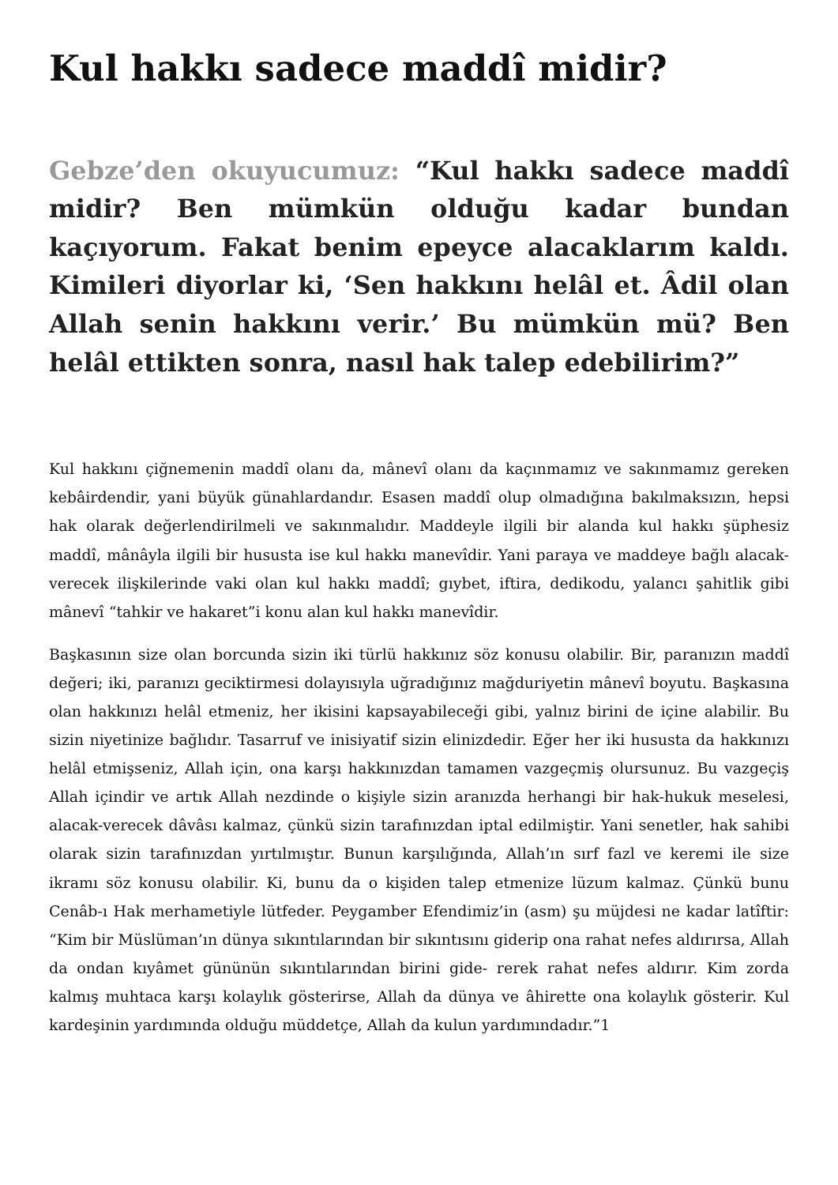Kul hakkı sadece maddî midir?
Gebze’den okuyucumuz: “Kul hakkı sadece maddî midir? Ben mümkün olduğu kadar bundan kaçıyorum. Fakat benim epeyce alacaklarım kaldı. Kimileri diyorlar ki, ‘Sen hakkını helâl et. Âdil olan Allah senin hakkını verir.’ Bu mümkün mü? Ben helâl ettikten sonra, nasıl hak talep edebilirim?”
Kul hakkını çiğnemenin maddî olanı da, mânevî olanı da kaçınmamız ve sakınmamız gereken kebâirdendir, yani büyük günahlardandır. Esasen maddî olup olmadığına bakılmaksızın, hepsi hak olarak değerlendirilmeli ve sakınmalıdır. Maddeyle ilgili bir alanda kul hakkı şüphesiz maddî, mânâyla ilgili bir hususta ise kul hakkı manevîdir. Yani paraya ve maddeye bağlı alacak-verecek ilişkilerinde vaki olan kul hakkı maddî; gıybet, iftira, dedikodu, yalancı şahitlik gibi mânevî “tahkir ve hakaret”i konu alan kul hakkı manevîdir.
Başkasının size olan borcunda sizin iki türlü hakkınız söz konusu olabilir. Bir, paranızın maddî değeri; iki, paranızı geciktirmesi dolayısıyla uğradığınız mağduriyetin mânevî boyutu. Başkasına olan hakkınızı helâl etmeniz, her ikisini kapsayabileceği gibi, yalnız birini de içine alabilir. Bu sizin niyetinize bağlıdır. Tasarruf ve inisiyatif sizin elinizdedir. Eğer her iki hususta da hakkınızı helâl etmişseniz, Allah için, ona karşı hakkınızdan tamamen vazgeçmiş olursunuz. Bu vazgeçiş Allah içindir ve artık Allah nezdinde o kişiyle sizin aranızda herhangi bir hak-hukuk meselesi, alacak-verecek dâvâsı kalmaz, çünkü sizin tarafınızdan iptal edilmiştir. Yani senetler, hak sahibi olarak sizin tarafınızdan yırtılmıştır. Bunun karşılığında, Allah’ın sırf fazl ve keremi ile size ikramı söz konusu olabilir. Ki, bunu da o kişiden talep etmenize lüzum kalmaz. Çünkü bunu Cenâb-ı Hak merhametiyle lütfeder. Peygamber Efendimiz’in (asm) şu müjdesi ne kadar latîftir: “Kim bir Müslüman’ın dünya sıkıntılarından bir sıkıntısını giderip ona rahat nefes aldırırsa, Allah da ondan kıyâmet gününün sıkıntılarından birini gide- rerek rahat nefes aldırır. Kim zorda kalmış muhtaca karşı kolaylık gösterirse, Allah da dünya ve âhirette ona kolaylık gösterir. Kul kardeşinin yardımında olduğu müddetçe, Allah da kulun yardımındadır.”1